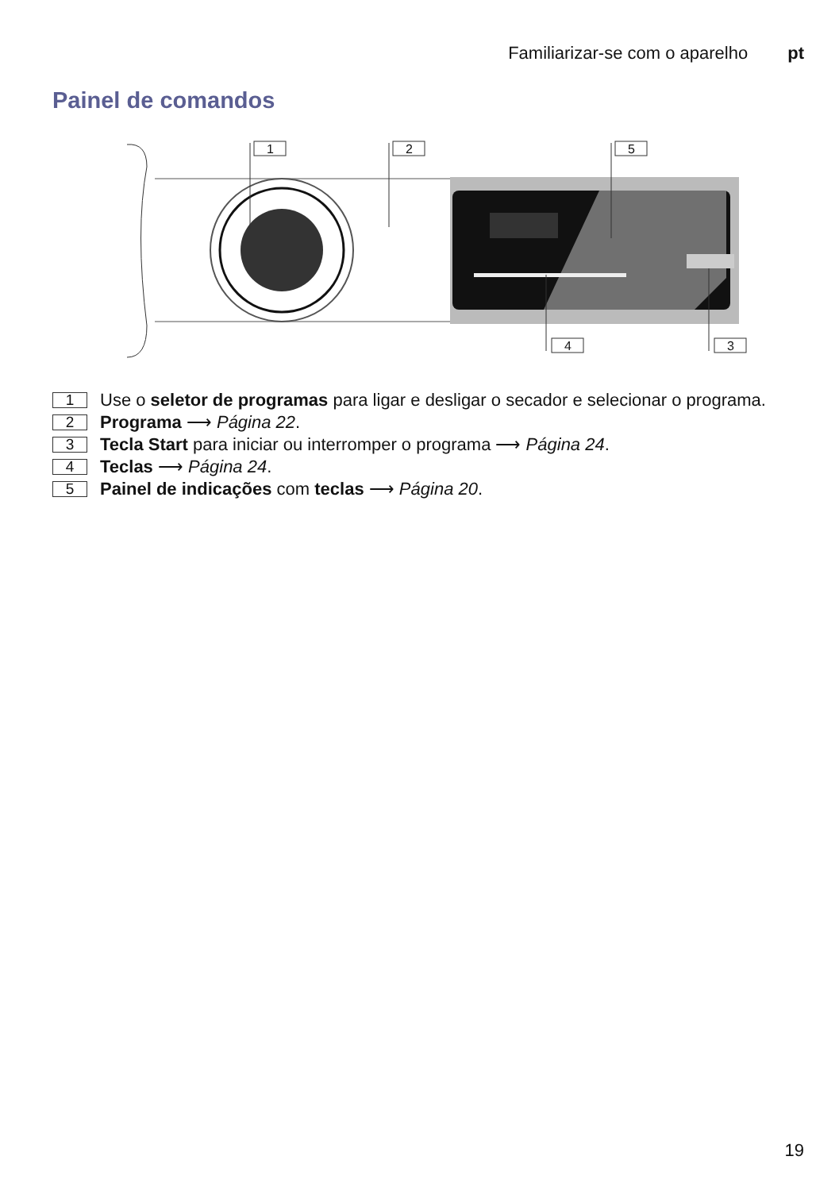Familiarizar-se com o aparelho pt
Painel de comandos
1
2
5
4
3
1 Use o seletor de programas para ligar e desligar o secador e selecionar o programa.
2 Programa ⟶ Página 22.
3 Tecla Start para iniciar ou interromper o programa ⟶ Página 24.
4 Teclas ⟶ Página 24.
5 Painel de indicações com teclas ⟶ Página 20.
19